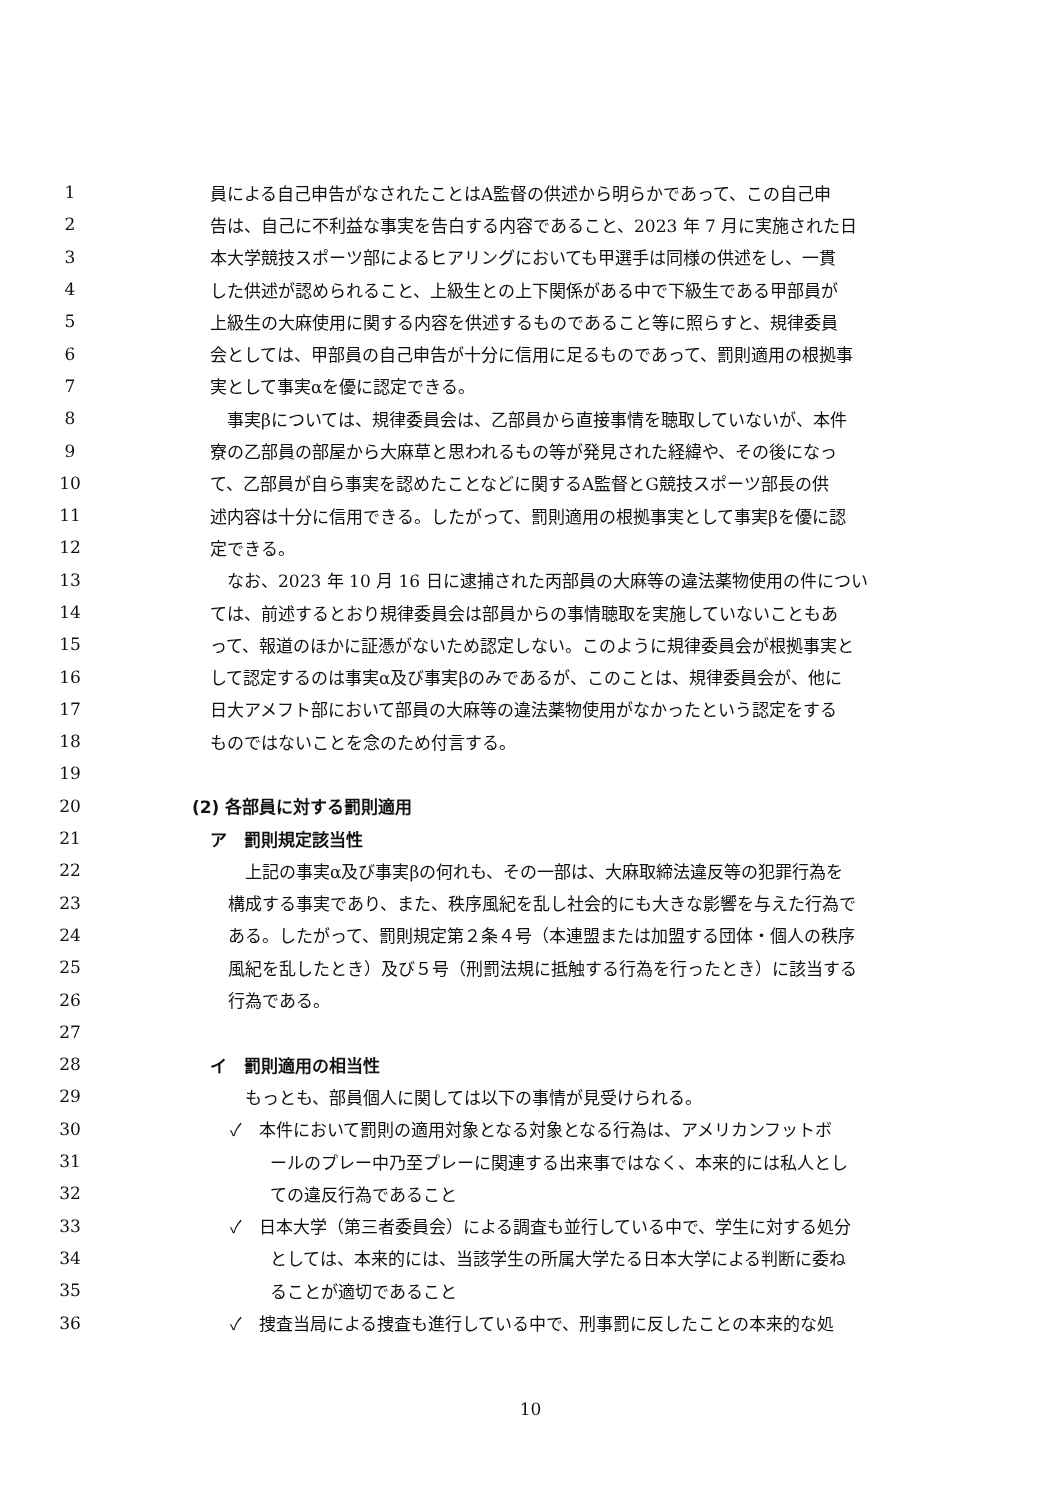1 員による自己申告がなされたことはA監督の供述から明らかであって、この自己申
2 告は、自己に不利益な事実を告白する内容であること、2023 年 7 月に実施された日
3 本大学競技スポーツ部によるヒアリングにおいても甲選手は同様の供述をし、一貫
4 した供述が認められること、上級生との上下関係がある中で下級生である甲部員が
5 上級生の大麻使用に関する内容を供述するものであること等に照らすと、規律委員
6 会としては、甲部員の自己申告が十分に信用に足るものであって、罰則適用の根拠事
7 実として事実αを優に認定できる。
8　事実βについては、規律委員会は、乙部員から直接事情を聴取していないが、本件
9 寮の乙部員の部屋から大麻草と思われるもの等が発見された経緯や、その後になっ
10 て、乙部員が自ら事実を認めたことなどに関するA監督とG競技スポーツ部長の供
11 述内容は十分に信用できる。したがって、罰則適用の根拠事実として事実βを優に認
12 定できる。
13　なお、2023 年 10 月 16 日に逮捕された丙部員の大麻等の違法薬物使用の件につい
14 ては、前述するとおり規律委員会は部員からの事情聴取を実施していないこともあ
15 って、報道のほかに証憑がないため認定しない。このように規律委員会が根拠事実と
16 して認定するのは事実α及び事実βのみであるが、このことは、規律委員会が、他に
17 日大アメフト部において部員の大麻等の違法薬物使用がなかったという認定をする
18 ものではないことを念のため付言する。
19
20 (2) 各部員に対する罰則適用
21 ア　罰則規定該当性
22　上記の事実α及び事実βの何れも、その一部は、大麻取締法違反等の犯罪行為を
23 構成する事実であり、また、秩序風紀を乱し社会的にも大きな影響を与えた行為で
24 ある。したがって、罰則規定第２条４号（本連盟または加盟する団体・個人の秩序
25 風紀を乱したとき）及び５号（刑罰法規に抵触する行為を行ったとき）に該当する
26 行為である。
27
28 イ　罰則適用の相当性
29　もっとも、部員個人に関しては以下の事情が見受けられる。
30 ✓　本件において罰則の適用対象となる対象となる行為は、アメリカンフットボ
31 ールのプレー中乃至プレーに関連する出来事ではなく、本来的には私人とし
32 ての違反行為であること
33 ✓　日本大学（第三者委員会）による調査も並行している中で、学生に対する処分
34 としては、本来的には、当該学生の所属大学たる日本大学による判断に委ね
35 ることが適切であること
36 ✓　捜査当局による捜査も進行している中で、刑事罰に反したことの本来的な処
10